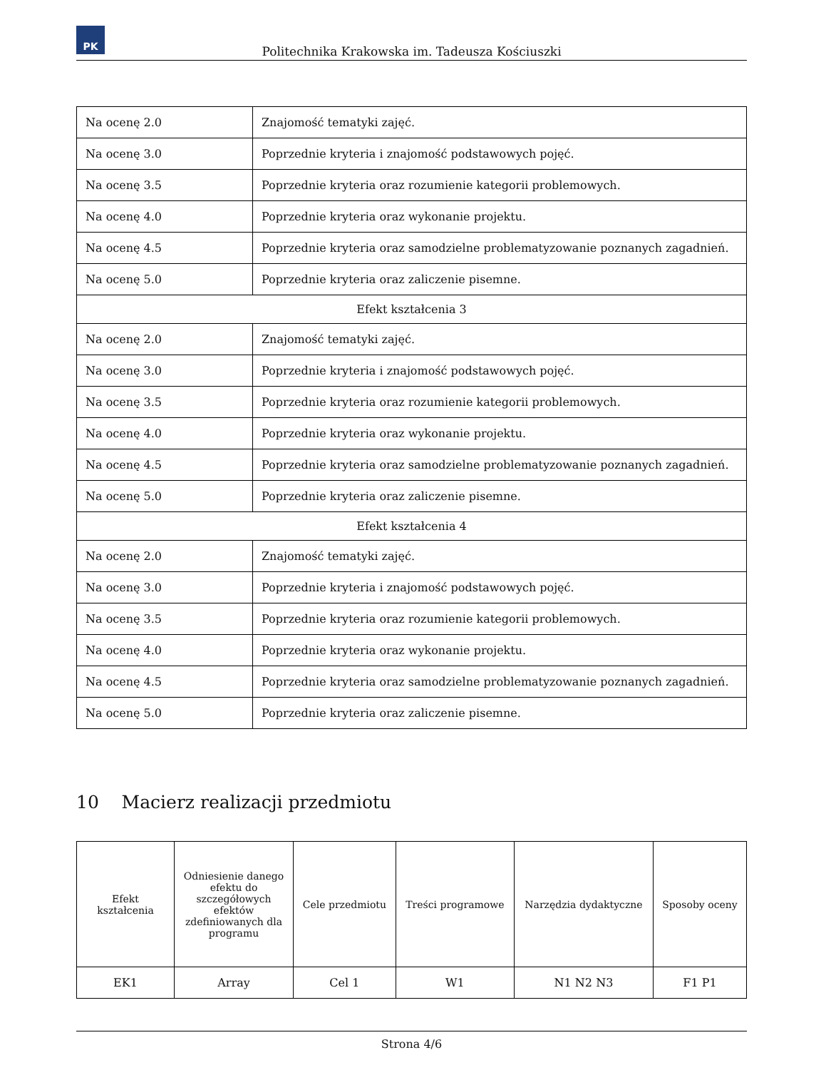PK
Politechnika Krakowska im. Tadeusza Kościuszki
| Na ocenę 2.0 | Znajomość tematyki zajęć. |
| Na ocenę 3.0 | Poprzednie kryteria i znajomość podstawowych pojęć. |
| Na ocenę 3.5 | Poprzednie kryteria oraz rozumienie kategorii problemowych. |
| Na ocenę 4.0 | Poprzednie kryteria oraz wykonanie projektu. |
| Na ocenę 4.5 | Poprzednie kryteria oraz samodzielne problematyzowanie poznanych zagadnień. |
| Na ocenę 5.0 | Poprzednie kryteria oraz zaliczenie pisemne. |
| Efekt kształcenia 3 | |
| Na ocenę 2.0 | Znajomość tematyki zajęć. |
| Na ocenę 3.0 | Poprzednie kryteria i znajomość podstawowych pojęć. |
| Na ocenę 3.5 | Poprzednie kryteria oraz rozumienie kategorii problemowych. |
| Na ocenę 4.0 | Poprzednie kryteria oraz wykonanie projektu. |
| Na ocenę 4.5 | Poprzednie kryteria oraz samodzielne problematyzowanie poznanych zagadnień. |
| Na ocenę 5.0 | Poprzednie kryteria oraz zaliczenie pisemne. |
| Efekt kształcenia 4 | |
| Na ocenę 2.0 | Znajomość tematyki zajęć. |
| Na ocenę 3.0 | Poprzednie kryteria i znajomość podstawowych pojęć. |
| Na ocenę 3.5 | Poprzednie kryteria oraz rozumienie kategorii problemowych. |
| Na ocenę 4.0 | Poprzednie kryteria oraz wykonanie projektu. |
| Na ocenę 4.5 | Poprzednie kryteria oraz samodzielne problematyzowanie poznanych zagadnień. |
| Na ocenę 5.0 | Poprzednie kryteria oraz zaliczenie pisemne. |
10 Macierz realizacji przedmiotu
| Efekt kształcenia | Odniesienie danego efektu do szczegółowych efektów zdefiniowanych dla programu | Cele przedmiotu | Treści programowe | Narzędzia dydaktyczne | Sposoby oceny |
| --- | --- | --- | --- | --- | --- |
| EK1 | Array | Cel 1 | W1 | N1 N2 N3 | F1 P1 |
Strona 4/6